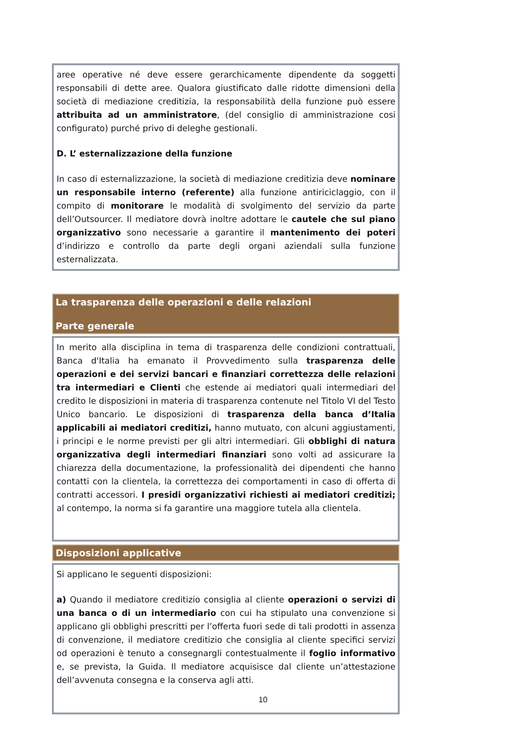aree operative né deve essere gerarchicamente dipendente da soggetti responsabili di dette aree. Qualora giustificato dalle ridotte dimensioni della società di mediazione creditizia, la responsabilità della funzione può essere attribuita ad un amministratore, (del consiglio di amministrazione cosi configurato) purché privo di deleghe gestionali.
D. L’ esternalizzazione della funzione
In caso di esternalizzazione, la società di mediazione creditizia deve nominare un responsabile interno (referente) alla funzione antiriciclaggio, con il compito di monitorare le modalità di svolgimento del servizio da parte dell’Outsourcer. Il mediatore dovrà inoltre adottare le cautele che sul piano organizzativo sono necessarie a garantire il mantenimento dei poteri d’indirizzo e controllo da parte degli organi aziendali sulla funzione esternalizzata.
La trasparenza delle operazioni e delle relazioni
Parte generale
In merito alla disciplina in tema di trasparenza delle condizioni contrattuali, Banca d'Italia ha emanato il Provvedimento sulla trasparenza delle operazioni e dei servizi bancari e finanziari correttezza delle relazioni tra intermediari e Clienti che estende ai mediatori quali intermediari del credito le disposizioni in materia di trasparenza contenute nel Titolo VI del Testo Unico bancario. Le disposizioni di trasparenza della banca d’Italia applicabili ai mediatori creditizi, hanno mutuato, con alcuni aggiustamenti, i principi e le norme previsti per gli altri intermediari. Gli obblighi di natura organizzativa degli intermediari finanziari sono volti ad assicurare la chiarezza della documentazione, la professionalità dei dipendenti che hanno contatti con la clientela, la correttezza dei comportamenti in caso di offerta di contratti accessori. I presidi organizzativi richiesti ai mediatori creditizi; al contempo, la norma si fa garantire una maggiore tutela alla clientela.
Disposizioni applicative
Si applicano le seguenti disposizioni:
a) Quando il mediatore creditizio consiglia al cliente operazioni o servizi di una banca o di un intermediario con cui ha stipulato una convenzione si applicano gli obblighi prescritti per l’offerta fuori sede di tali prodotti in assenza di convenzione, il mediatore creditizio che consiglia al cliente specifici servizi od operazioni è tenuto a consegnargli contestualmente il foglio informativo e, se prevista, la Guida. Il mediatore acquisisce dal cliente un’attestazione dell’avvenuta consegna e la conserva agli atti.
10